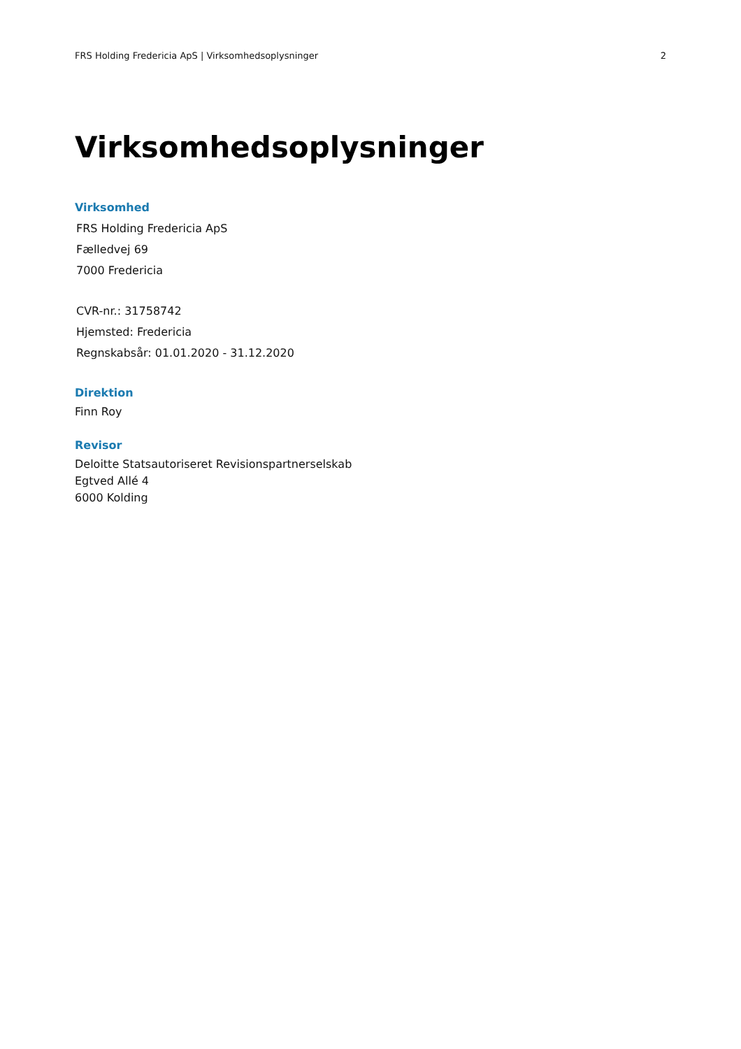FRS Holding Fredericia ApS | Virksomhedsoplysninger 2
Virksomhedsoplysninger
Virksomhed
FRS Holding Fredericia ApS
Fælledvej 69
7000 Fredericia
CVR-nr.: 31758742
Hjemsted: Fredericia
Regnskabsår: 01.01.2020 - 31.12.2020
Direktion
Finn Roy
Revisor
Deloitte Statsautoriseret Revisionspartnerselskab
Egtved Allé 4
6000 Kolding